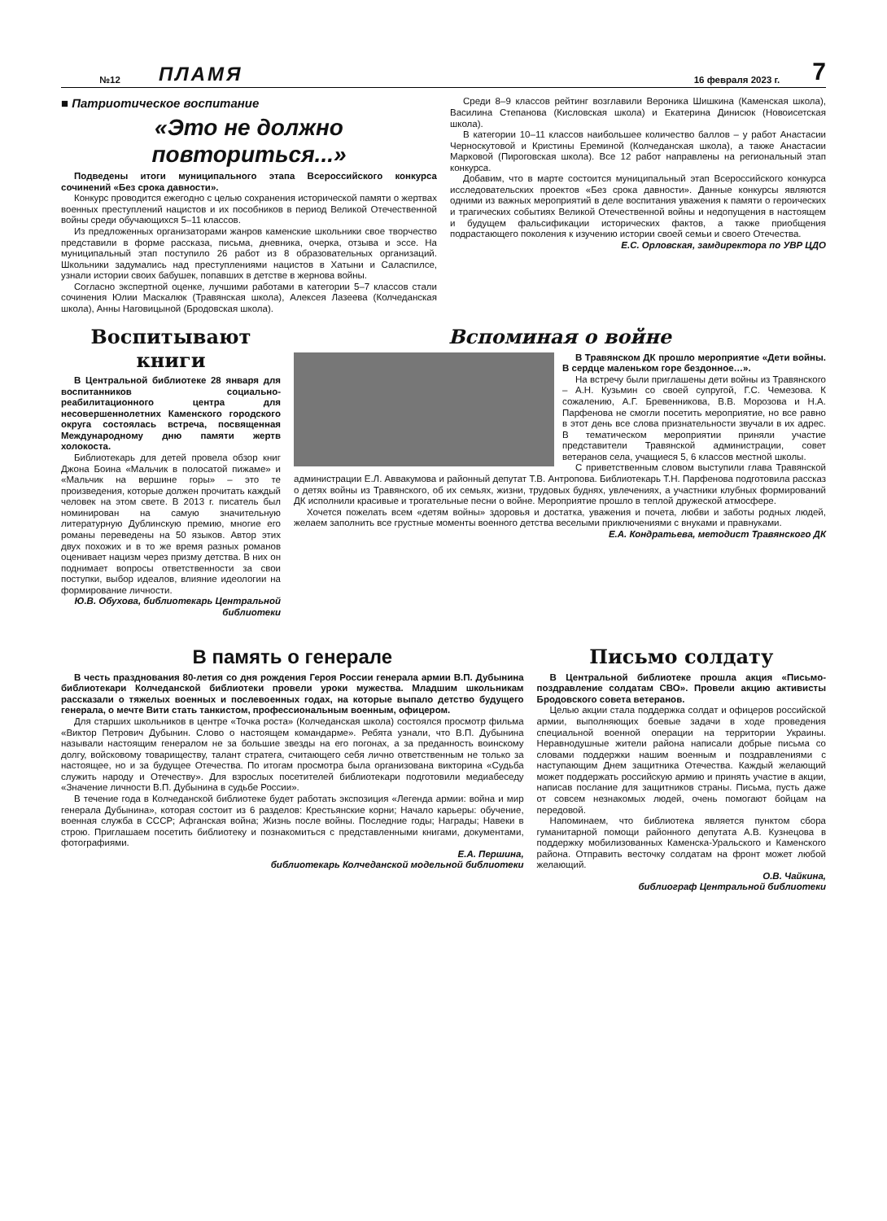№12 ПЛАМЯ 16 февраля 2023 г. 7
■ Патриотическое воспитание
«Это не должно повториться...»
Подведены итоги муниципального этапа Всероссийского конкурса сочинений «Без срока давности».
Конкурс проводится ежегодно с целью сохранения исторической памяти о жертвах военных преступлений нацистов и их пособников в период Великой Отечественной войны среди обучающихся 5–11 классов.
Из предложенных организаторами жанров каменские школьники свое творчество представили в форме рассказа, письма, дневника, очерка, отзыва и эссе. На муниципальный этап поступило 26 работ из 8 образовательных организаций. Школьники задумались над преступлениями нацистов в Хатыни и Саласпилсе, узнали истории своих бабушек, попавших в детстве в жернова войны.
Согласно экспертной оценке, лучшими работами в категории 5–7 классов стали сочинения Юлии Маскалюк (Травянская школа), Алексея Лазеева (Колчеданская школа), Анны Наговицыной (Бродовская школа).
Среди 8–9 классов рейтинг возглавили Вероника Шишкина (Каменская школа), Василина Степанова (Кисловская школа) и Екатерина Динисюк (Новоисетская школа).
В категории 10–11 классов наибольшее количество баллов – у работ Анастасии Черноскутовой и Кристины Ереминой (Колчеданская школа), а также Анастасии Марковой (Пироговская школа). Все 12 работ направлены на региональный этап конкурса.
Добавим, что в марте состоится муниципальный этап Всероссийского конкурса исследовательских проектов «Без срока давности». Данные конкурсы являются одними из важных мероприятий в деле воспитания уважения к памяти о героических и трагических событиях Великой Отечественной войны и недопущения в настоящем и будущем фальсификации исторических фактов, а также приобщения подрастающего поколения к изучению истории своей семьи и своего Отечества.
Е.С. Орловская, замдиректора по УВР ЦДО
Воспитывают книги
В Центральной библиотеке 28 января для воспитанников социально-реабилитационного центра для несовершеннолетних Каменского городского округа состоялась встреча, посвященная Международному дню памяти жертв холокоста.
Библиотекарь для детей провела обзор книг Джона Боина «Мальчик в полосатой пижаме» и «Мальчик на вершине горы» – это те произведения, которые должен прочитать каждый человек на этом свете. В 2013 г. писатель был номинирован на самую значительную литературную Дублинскую премию, многие его романы переведены на 50 языков. Автор этих двух похожих и в то же время разных романов оценивает нацизм через призму детства. В них он поднимает вопросы ответственности за свои поступки, выбор идеалов, влияние идеологии на формирование личности.
Ю.В. Обухова, библиотекарь Центральной библиотеки
Вспоминая о войне
В Травянском ДК прошло мероприятие «Дети войны. В сердце маленьком горе бездонное…».
На встречу были приглашены дети войны из Травянского – А.Н. Кузьмин со своей супругой, Г.С. Чемезова. К сожалению, А.Г. Бревенникова, В.В. Морозова и Н.А. Парфенова не смогли посетить мероприятие, но все равно в этот день все слова признательности звучали в их адрес. В тематическом мероприятии приняли участие представители Травянской администрации, совет ветеранов села, учащиеся 5, 6 классов местной школы.
С приветственным словом выступили глава Травянской администрации Е.Л. Аввакумова и районный депутат Т.В. Антропова. Библиотекарь Т.Н. Парфенова подготовила рассказ о детях войны из Травянского, об их семьях, жизни, трудовых буднях, увлечениях, а участники клубных формирований ДК исполнили красивые и трогательные песни о войне. Мероприятие прошло в теплой дружеской атмосфере.
Хочется пожелать всем «детям войны» здоровья и достатка, уважения и почета, любви и заботы родных людей, желаем заполнить все грустные моменты военного детства веселыми приключениями с внуками и правнуками.
Е.А. Кондратьева, методист Травянского ДК
В память о генерале
В честь празднования 80-летия со дня рождения Героя России генерала армии В.П. Дубынина библиотекари Колчеданской библиотеки провели уроки мужества. Младшим школьникам рассказали о тяжелых военных и послевоенных годах, на которые выпало детство будущего генерала, о мечте Вити стать танкистом, профессиональным военным, офицером.
Для старших школьников в центре «Точка роста» (Колчеданская школа) состоялся просмотр фильма «Виктор Петрович Дубынин. Слово о настоящем командарме». Ребята узнали, что В.П. Дубынина называли настоящим генералом не за большие звезды на его погонах, а за преданность воинскому долгу, войсковому товариществу, талант стратега, считающего себя лично ответственным не только за настоящее, но и за будущее Отечества. По итогам просмотра была организована викторина «Судьба служить народу и Отечеству». Для взрослых посетителей библиотекари подготовили медиабеседу «Значение личности В.П. Дубынина в судьбе России».
В течение года в Колчеданской библиотеке будет работать экспозиция «Легенда армии: война и мир генерала Дубынина», которая состоит из 6 разделов: Крестьянские корни; Начало карьеры: обучение, военная служба в СССР; Афганская война; Жизнь после войны. Последние годы; Награды; Навеки в строю. Приглашаем посетить библиотеку и познакомиться с представленными книгами, документами, фотографиями.
Е.А. Першина,
библиотекарь Колчеданской модельной библиотеки
Письмо солдату
В Центральной библиотеке прошла акция «Письмо-поздравление солдатам СВО». Провели акцию активисты Бродовского совета ветеранов.
Целью акции стала поддержка солдат и офицеров российской армии, выполняющих боевые задачи в ходе проведения специальной военной операции на территории Украины. Неравнодушные жители района написали добрые письма со словами поддержки нашим военным и поздравлениями с наступающим Днем защитника Отечества. Каждый желающий может поддержать российскую армию и принять участие в акции, написав послание для защитников страны. Письма, пусть даже от совсем незнакомых людей, очень помогают бойцам на передовой.
Напоминаем, что библиотека является пунктом сбора гуманитарной помощи районного депутата А.В. Кузнецова в поддержку мобилизованных Каменска-Уральского и Каменского района. Отправить весточку солдатам на фронт может любой желающий.
О.В. Чайкина,
библиограф Центральной библиотеки